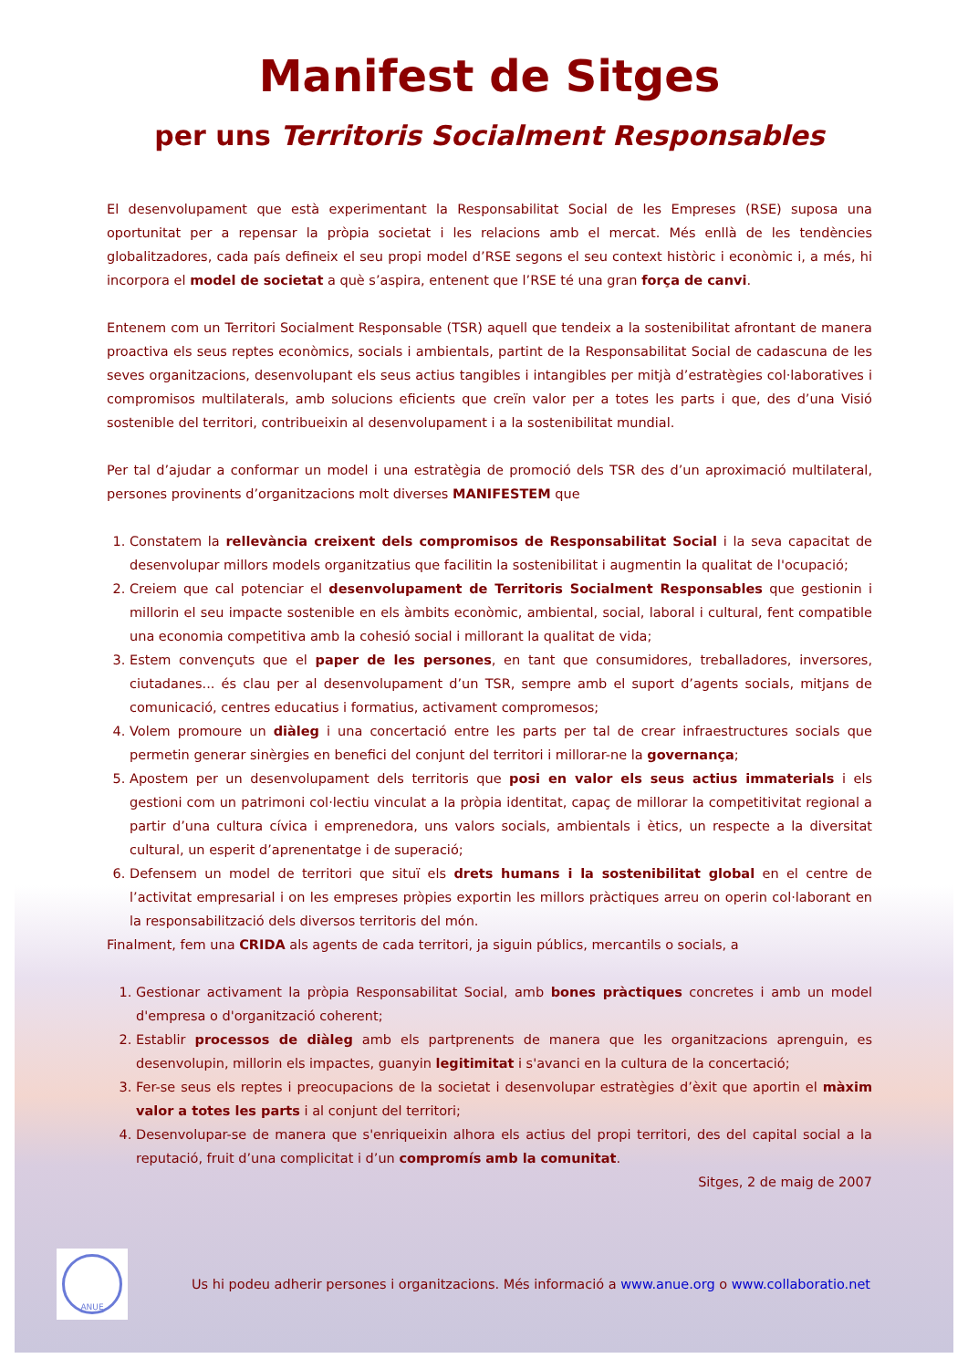Manifest de Sitges
per uns Territoris Socialment Responsables
El desenvolupament que està experimentant la Responsabilitat Social de les Empreses (RSE) suposa una oportunitat per a repensar la pròpia societat i les relacions amb el mercat. Més enllà de les tendències globalitzadores, cada país defineix el seu propi model d’RSE segons el seu context històric i econòmic i, a més, hi incorpora el model de societat a què s’aspira, entenent que l’RSE té una gran força de canvi.
Entenem com un Territori Socialment Responsable (TSR) aquell que tendeix a la sostenibilitat afrontant de manera proactiva els seus reptes econòmics, socials i ambientals, partint de la Responsabilitat Social de cadascuna de les seves organitzacions, desenvolupant els seus actius tangibles i intangibles per mitjà d’estratègies col·laboratives i compromisos multilaterals, amb solucions eficients que creïn valor per a totes les parts i que, des d’una Visió sostenible del territori, contribueixin al desenvolupament i a la sostenibilitat mundial.
Per tal d’ajudar a conformar un model i una estratègia de promoció dels TSR des d’un aproximació multilateral, persones provinents d’organitzacions molt diverses MANIFESTEM que
1. Constatem la rellevància creixent dels compromisos de Responsabilitat Social i la seva capacitat de desenvolupar millors models organitzatius que facilitin la sostenibilitat i augmentin la qualitat de l'ocupació;
2. Creiem que cal potenciar el desenvolupament de Territoris Socialment Responsables que gestionin i millorin el seu impacte sostenible en els àmbits econòmic, ambiental, social, laboral i cultural, fent compatible una economia competitiva amb la cohesió social i millorant la qualitat de vida;
3. Estem convençuts que el paper de les persones, en tant que consumidores, treballadores, inversores, ciutadanes... és clau per al desenvolupament d’un TSR, sempre amb el suport d’agents socials, mitjans de comunicació, centres educatius i formatius, activament compromesos;
4. Volem promoure un diàleg i una concertació entre les parts per tal de crear infraestructures socials que permetin generar sinèrgies en benefici del conjunt del territori i millorar-ne la governança;
5. Apostem per un desenvolupament dels territoris que posi en valor els seus actius immaterials i els gestioni com un patrimoni col·lectiu vinculat a la pròpia identitat, capaç de millorar la competitivitat regional a partir d’una cultura cívica i emprenedora, uns valors socials, ambientals i ètics, un respecte a la diversitat cultural, un esperit d’aprenentatge i de superació;
6. Defensem un model de territori que situï els drets humans i la sostenibilitat global en el centre de l’activitat empresarial i on les empreses pròpies exportin les millors pràctiques arreu on operin col·laborant en la responsabilització dels diversos territoris del món.
Finalment, fem una CRIDA als agents de cada territori, ja siguin públics, mercantils o socials, a
1. Gestionar activament la pròpia Responsabilitat Social, amb bones pràctiques concretes i amb un model d'empresa o d'organització coherent;
2. Establir processos de diàleg amb els partprenents de manera que les organitzacions aprenguin, es desenvolupin, millorin els impactes, guanyin legitimitat i s'avanci en la cultura de la concertació;
3. Fer-se seus els reptes i preocupacions de la societat i desenvolupar estratègies d’èxit que aportin el màxim valor a totes les parts i al conjunt del territori;
4. Desenvolupar-se de manera que s'enriqueixin alhora els actius del propi territori, des del capital social a la reputació, fruit d’una complicitat i d’un compromís amb la comunitat.
Sitges, 2 de maig de 2007
ANUE
Us hi podeu adherir persones i organitzacions. Més informació a www.anue.org o www.collaboratio.net